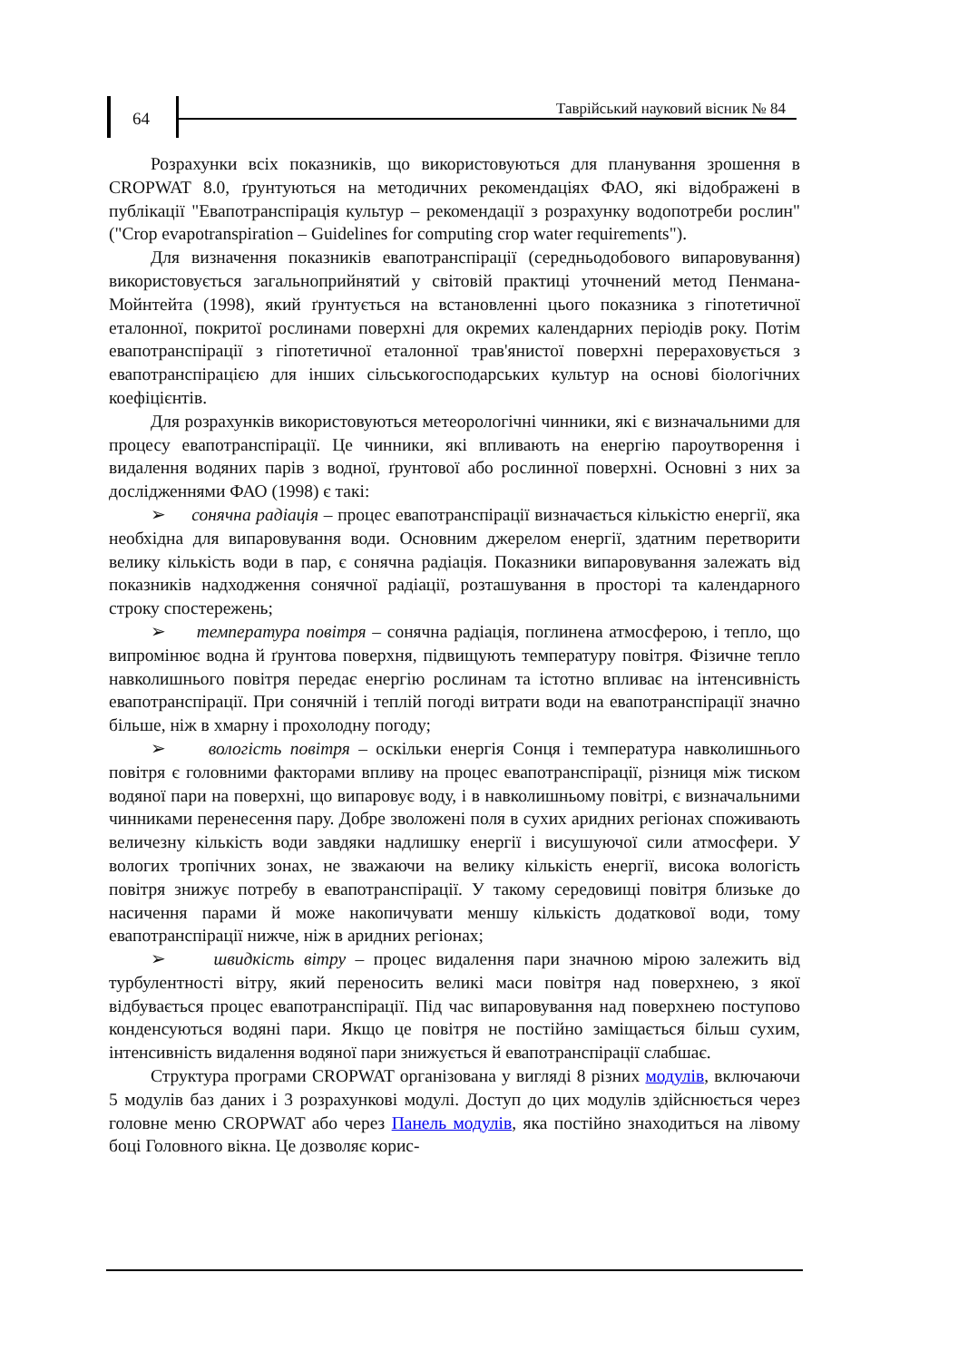64
Таврійський науковий вісник № 84
Розрахунки всіх показників, що використовуються для планування зрошення в CROPWAT 8.0, ґрунтуються на методичних рекомендаціях ФАО, які відображені в публікації "Евапотранспірація культур – рекомендації з розрахунку водопотреби рослин" ("Crop evapotranspiration – Guidelines for computing crop water requirements").
Для визначення показників евапотранспірації (середньодобового випаровування) використовується загальноприйнятий у світовій практиці уточнений метод Пенмана-Мойнтейта (1998), який ґрунтується на встановленні цього показника з гіпотетичної еталонної, покритої рослинами поверхні для окремих календарних періодів року. Потім евапотранспірації з гіпотетичної еталонної трав'янистої поверхні перераховується з евапотранспірацією для інших сільськогосподарських культур на основі біологічних коефіцієнтів.
Для розрахунків використовуються метеорологічні чинники, які є визначальними для процесу евапотранспірації. Це чинники, які впливають на енергію пароутворення і видалення водяних парів з водної, ґрунтової або рослинної поверхні. Основні з них за дослідженнями ФАО (1998) є такі:
➢ сонячна радіація – процес евапотранспірації визначається кількістю енергії, яка необхідна для випаровування води. Основним джерелом енергії, здатним перетворити велику кількість води в пар, є сонячна радіація. Показники випаровування залежать від показників надходження сонячної радіації, розташування в просторі та календарного строку спостережень;
➢ температура повітря – сонячна радіація, поглинена атмосферою, і тепло, що випромінює водна й ґрунтова поверхня, підвищують температуру повітря. Фізичне тепло навколишнього повітря передає енергію рослинам та істотно впливає на інтенсивність евапотранспірації. При сонячній і теплій погоді витрати води на евапотранспірації значно більше, ніж в хмарну і прохолодну погоду;
➢ вологість повітря – оскільки енергія Сонця і температура навколишнього повітря є головними факторами впливу на процес евапотранспірації, різниця між тиском водяної пари на поверхні, що випаровує воду, і в навколишньому повітрі, є визначальними чинниками перенесення пару. Добре зволожені поля в сухих аридних регіонах споживають величезну кількість води завдяки надлишку енергії і висушуючої сили атмосфери. У вологих тропічних зонах, не зважаючи на велику кількість енергії, висока вологість повітря знижує потребу в евапотранспірації. У такому середовищі повітря близьке до насичення парами й може накопичувати меншу кількість додаткової води, тому евапотранспірації нижче, ніж в аридних регіонах;
➢ швидкість вітру – процес видалення пари значною мірою залежить від турбулентності вітру, який переносить великі маси повітря над поверхнею, з якої відбувається процес евапотранспірації. Під час випаровування над поверхнею поступово конденсуються водяні пари. Якщо це повітря не постійно заміщається більш сухим, інтенсивність видалення водяної пари знижується й евапотранспірації слабшає.
Структура програми CROPWAT організована у вигляді 8 різних модулів, включаючи 5 модулів баз даних і 3 розрахункові модулі. Доступ до цих модулів здійснюється через головне меню CROPWAT або через Панель модулів, яка постійно знаходиться на лівому боці Головного вікна. Це дозволяє корис-